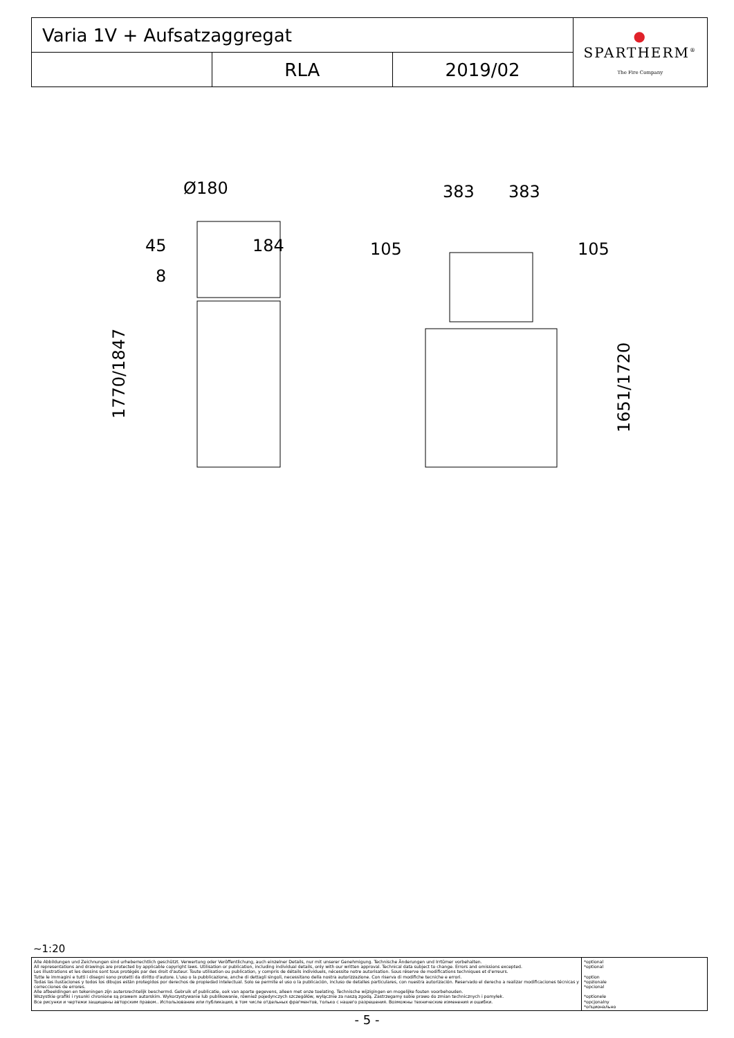| Varia 1V + Aufsatzaggregat | | | ● SPARTHERM<sup>®</sup> The Fire Company |
| | RLA | 2019/02 | |
Ø180
45
184
8
1770/1847
383
383
105
105
1651/1720
~1:20
| Alle Abbildungen und Zeichnungen sind urheberrechtlich geschützt. Verwertung oder Veröffentlichung, auch einzelner Details, nur mit unserer Genehmigung. Technische Änderungen und Irrtümer vorbehalten. All representations and drawings are protected by applicable copyright laws. Utilisation or publication, including individual details, only with our written approval. Technical data subject to change. Errors and omissions excepted. Les illustrations et les dessins sont tous protégés par des droit d'auteur. Toute utilisation ou publication, y compris de détails individuels, nécessite notre autorisation. Sous réserve de modifications techniques et d'erreurs. Tutte le immagini e tutti i disegni sono protetti da diritto d'autore. L'uso o la pubblicazione, anche di dettagli singoli, necessitano della nostra autorizzazione. Con riserva di modifiche tecniche e errori. Todas las ilustaciones y todos los dibujos están protegidos por derechos de propiedad intelectual. Solo se permite el uso o la publicación, incluso de detalles particulares, con nuestra autorización. Reservado el derecho a realizar modificaciones técnicas y correcciones de errores. Alle afbeeldingen en tekeningen zijn autersrechtelijk beschermd. Gebruik of publicatie, ook van aparte gegevens, alleen met onze toelating. Technische wijzigingen en mogelijke fouten voorbehouden. Wszystkie grafiki i rysunki chronione są prawem autorskim. Wykorzystywanie lub publikowanie, również pojedynczych szczegółów, wyłącznie za naszą zgodą. Zastrzegamy sobie prawo do zmian technicznych i pomyłek. Все рисунки и чертежи защищены авторским правом.. Использование или публикация, в том числе отдельных фрагментов, только с нашего разрешения. Возможны технические изменения и ошибки. | *optional *optional *option *opzionale *opcional *optionele *opcjonalny *опционально |
- 5 -